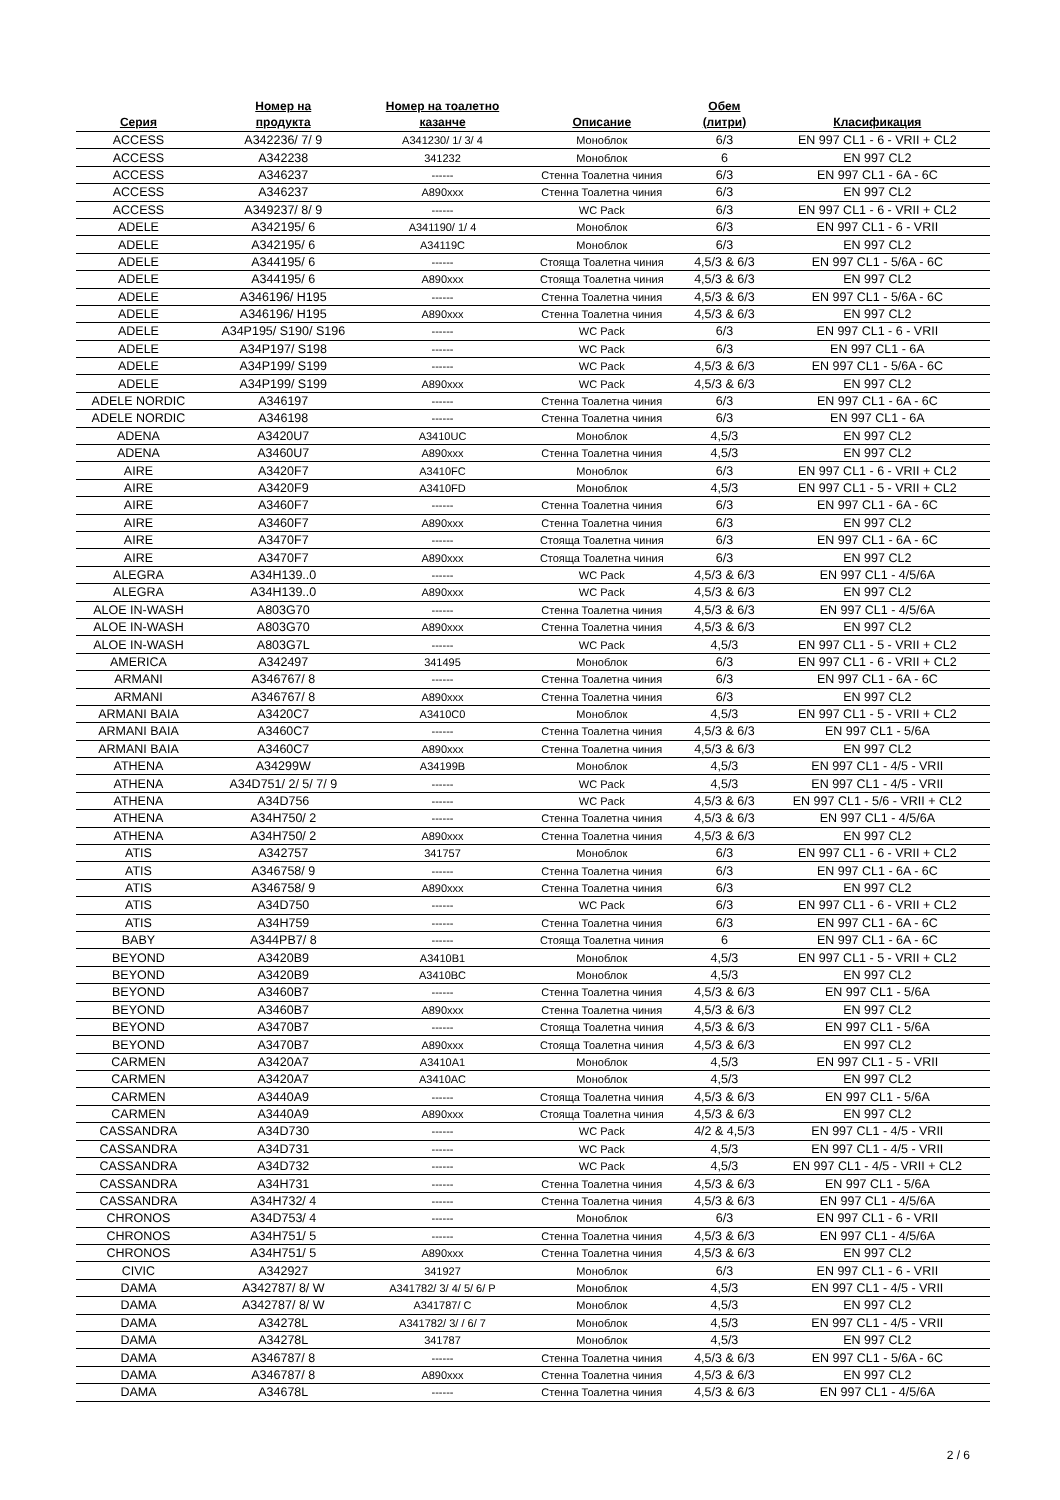| Серия | Номер на продукта | Номер на тоалетно казанче | Описание | Обем (литри) | Класификация |
| --- | --- | --- | --- | --- | --- |
| ACCESS | A342236/ 7/ 9 | A341230/ 1/ 3/ 4 | Моноблок | 6/3 | EN 997 CL1 - 6 - VRII + CL2 |
| ACCESS | A342238 | 341232 | Моноблок | 6 | EN 997 CL2 |
| ACCESS | A346237 | ------ | Стенна Тоалетна чиния | 6/3 | EN 997 CL1 - 6A - 6C |
| ACCESS | A346237 | A890xxx | Стенна Тоалетна чиния | 6/3 | EN 997 CL2 |
| ACCESS | A349237/ 8/ 9 | ------ | WC Pack | 6/3 | EN 997 CL1 - 6 - VRII + CL2 |
| ADELE | A342195/ 6 | A341190/ 1/ 4 | Моноблок | 6/3 | EN 997 CL1 - 6 - VRII |
| ADELE | A342195/ 6 | A34119C | Моноблок | 6/3 | EN 997 CL2 |
| ADELE | A344195/ 6 | ------ | Стояща Тоалетна чиния | 4,5/3 & 6/3 | EN 997 CL1 - 5/6A - 6C |
| ADELE | A344195/ 6 | A890xxx | Стояща Тоалетна чиния | 4,5/3 & 6/3 | EN 997 CL2 |
| ADELE | A346196/ H195 | ------ | Стенна Тоалетна чиния | 4,5/3 & 6/3 | EN 997 CL1 - 5/6A - 6C |
| ADELE | A346196/ H195 | A890xxx | Стенна Тоалетна чиния | 4,5/3 & 6/3 | EN 997 CL2 |
| ADELE | A34P195/ S190/ S196 | ------ | WC Pack | 6/3 | EN 997 CL1 - 6 - VRII |
| ADELE | A34P197/ S198 | ------ | WC Pack | 6/3 | EN 997 CL1 - 6A |
| ADELE | A34P199/ S199 | ------ | WC Pack | 4,5/3 & 6/3 | EN 997 CL1 - 5/6A - 6C |
| ADELE | A34P199/ S199 | A890xxx | WC Pack | 4,5/3 & 6/3 | EN 997 CL2 |
| ADELE NORDIC | A346197 | ------ | Стенна Тоалетна чиния | 6/3 | EN 997 CL1 - 6A - 6C |
| ADELE NORDIC | A346198 | ------ | Стенна Тоалетна чиния | 6/3 | EN 997 CL1 - 6A |
| ADENA | A3420U7 | A3410UC | Моноблок | 4,5/3 | EN 997 CL2 |
| ADENA | A3460U7 | A890xxx | Стенна Тоалетна чиния | 4,5/3 | EN 997 CL2 |
| AIRE | A3420F7 | A3410FC | Моноблок | 6/3 | EN 997 CL1 - 6 - VRII + CL2 |
| AIRE | A3420F9 | A3410FD | Моноблок | 4,5/3 | EN 997 CL1 - 5 - VRII + CL2 |
| AIRE | A3460F7 | ------ | Стенна Тоалетна чиния | 6/3 | EN 997 CL1 - 6A - 6C |
| AIRE | A3460F7 | A890xxx | Стенна Тоалетна чиния | 6/3 | EN 997 CL2 |
| AIRE | A3470F7 | ------ | Стояща Тоалетна чиния | 6/3 | EN 997 CL1 - 6A - 6C |
| AIRE | A3470F7 | A890xxx | Стояща Тоалетна чиния | 6/3 | EN 997 CL2 |
| ALEGRA | A34H139..0 | ------ | WC Pack | 4,5/3 & 6/3 | EN 997 CL1 - 4/5/6A |
| ALEGRA | A34H139..0 | A890xxx | WC Pack | 4,5/3 & 6/3 | EN 997 CL2 |
| ALOE IN-WASH | A803G70 | ------ | Стенна Тоалетна чиния | 4,5/3 & 6/3 | EN 997 CL1 - 4/5/6A |
| ALOE IN-WASH | A803G70 | A890xxx | Стенна Тоалетна чиния | 4,5/3 & 6/3 | EN 997 CL2 |
| ALOE IN-WASH | A803G7L | ------ | WC Pack | 4,5/3 | EN 997 CL1 - 5 - VRII + CL2 |
| AMERICA | A342497 | 341495 | Моноблок | 6/3 | EN 997 CL1 - 6 - VRII + CL2 |
| ARMANI | A346767/ 8 | ------ | Стенна Тоалетна чиния | 6/3 | EN 997 CL1 - 6A - 6C |
| ARMANI | A346767/ 8 | A890xxx | Стенна Тоалетна чиния | 6/3 | EN 997 CL2 |
| ARMANI BAIA | A3420C7 | A3410C0 | Моноблок | 4,5/3 | EN 997 CL1 - 5 - VRII + CL2 |
| ARMANI BAIA | A3460C7 | ------ | Стенна Тоалетна чиния | 4,5/3 & 6/3 | EN 997 CL1 - 5/6A |
| ARMANI BAIA | A3460C7 | A890xxx | Стенна Тоалетна чиния | 4,5/3 & 6/3 | EN 997 CL2 |
| ATHENA | A34299W | A34199B | Моноблок | 4,5/3 | EN 997 CL1 - 4/5 - VRII |
| ATHENA | A34D751/ 2/ 5/ 7/ 9 | ------ | WC Pack | 4,5/3 | EN 997 CL1 - 4/5 - VRII |
| ATHENA | A34D756 | ------ | WC Pack | 4,5/3 & 6/3 | EN 997 CL1 - 5/6 - VRII + CL2 |
| ATHENA | A34H750/ 2 | ------ | Стенна Тоалетна чиния | 4,5/3 & 6/3 | EN 997 CL1 - 4/5/6A |
| ATHENA | A34H750/ 2 | A890xxx | Стенна Тоалетна чиния | 4,5/3 & 6/3 | EN 997 CL2 |
| ATIS | A342757 | 341757 | Моноблок | 6/3 | EN 997 CL1 - 6 - VRII + CL2 |
| ATIS | A346758/ 9 | ------ | Стенна Тоалетна чиния | 6/3 | EN 997 CL1 - 6A - 6C |
| ATIS | A346758/ 9 | A890xxx | Стенна Тоалетна чиния | 6/3 | EN 997 CL2 |
| ATIS | A34D750 | ------ | WC Pack | 6/3 | EN 997 CL1 - 6 - VRII + CL2 |
| ATIS | A34H759 | ------ | Стенна Тоалетна чиния | 6/3 | EN 997 CL1 - 6A - 6C |
| BABY | A344PB7/ 8 | ------ | Стояща Тоалетна чиния | 6 | EN 997 CL1 - 6A - 6C |
| BEYOND | A3420B9 | A3410B1 | Моноблок | 4,5/3 | EN 997 CL1 - 5 - VRII + CL2 |
| BEYOND | A3420B9 | A3410BC | Моноблок | 4,5/3 | EN 997 CL2 |
| BEYOND | A3460B7 | ------ | Стенна Тоалетна чиния | 4,5/3 & 6/3 | EN 997 CL1 - 5/6A |
| BEYOND | A3460B7 | A890xxx | Стенна Тоалетна чиния | 4,5/3 & 6/3 | EN 997 CL2 |
| BEYOND | A3470B7 | ------ | Стояща Тоалетна чиния | 4,5/3 & 6/3 | EN 997 CL1 - 5/6A |
| BEYOND | A3470B7 | A890xxx | Стояща Тоалетна чиния | 4,5/3 & 6/3 | EN 997 CL2 |
| CARMEN | A3420A7 | A3410A1 | Моноблок | 4,5/3 | EN 997 CL1 - 5 - VRII |
| CARMEN | A3420A7 | A3410AC | Моноблок | 4,5/3 | EN 997 CL2 |
| CARMEN | A3440A9 | ------ | Стояща Тоалетна чиния | 4,5/3 & 6/3 | EN 997 CL1 - 5/6A |
| CARMEN | A3440A9 | A890xxx | Стояща Тоалетна чиния | 4,5/3 & 6/3 | EN 997 CL2 |
| CASSANDRA | A34D730 | ------ | WC Pack | 4/2 & 4,5/3 | EN 997 CL1 - 4/5 - VRII |
| CASSANDRA | A34D731 | ------ | WC Pack | 4,5/3 | EN 997 CL1 - 4/5 - VRII |
| CASSANDRA | A34D732 | ------ | WC Pack | 4,5/3 | EN 997 CL1 - 4/5 - VRII + CL2 |
| CASSANDRA | A34H731 | ------ | Стенна Тоалетна чиния | 4,5/3 & 6/3 | EN 997 CL1 - 5/6A |
| CASSANDRA | A34H732/ 4 | ------ | Стенна Тоалетна чиния | 4,5/3 & 6/3 | EN 997 CL1 - 4/5/6A |
| CHRONOS | A34D753/ 4 | ------ | Моноблок | 6/3 | EN 997 CL1 - 6 - VRII |
| CHRONOS | A34H751/ 5 | ------ | Стенна Тоалетна чиния | 4,5/3 & 6/3 | EN 997 CL1 - 4/5/6A |
| CHRONOS | A34H751/ 5 | A890xxx | Стенна Тоалетна чиния | 4,5/3 & 6/3 | EN 997 CL2 |
| CIVIC | A342927 | 341927 | Моноблок | 6/3 | EN 997 CL1 - 6 - VRII |
| DAMA | A342787/ 8/ W | A341782/ 3/ 4/ 5/ 6/ P | Моноблок | 4,5/3 | EN 997 CL1 - 4/5 - VRII |
| DAMA | A342787/ 8/ W | A341787/ C | Моноблок | 4,5/3 | EN 997 CL2 |
| DAMA | A34278L | A341782/ 3/ / 6/ 7 | Моноблок | 4,5/3 | EN 997 CL1 - 4/5 - VRII |
| DAMA | A34278L | 341787 | Моноблок | 4,5/3 | EN 997 CL2 |
| DAMA | A346787/ 8 | ------ | Стенна Тоалетна чиния | 4,5/3 & 6/3 | EN 997 CL1 - 5/6A - 6C |
| DAMA | A346787/ 8 | A890xxx | Стенна Тоалетна чиния | 4,5/3 & 6/3 | EN 997 CL2 |
| DAMA | A34678L | ------ | Стенна Тоалетна чиния | 4,5/3 & 6/3 | EN 997 CL1 - 4/5/6A |
2 / 6